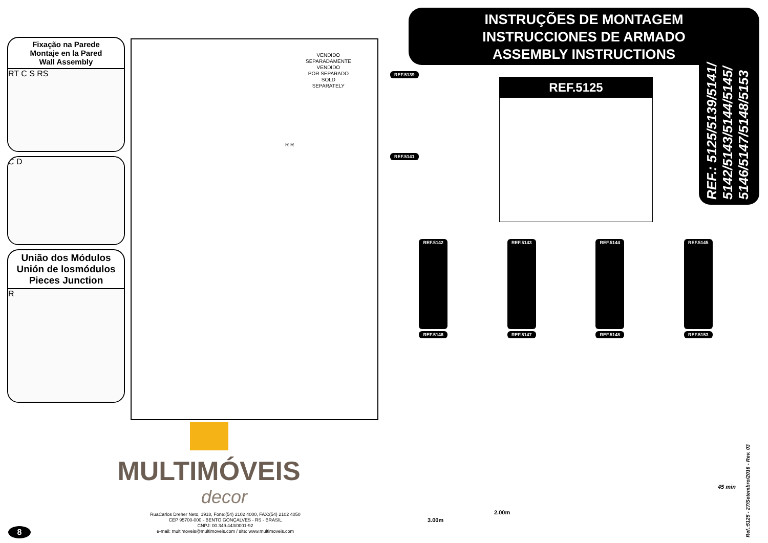Fixação na Parede
Montaje en la Pared
Wall Assembly
RT C S RS
C D
União dos Módulos
Unión de losmódulos
Pieces Junction
R
VENDIDO
SEPARADAMENTE
VENDIDO
POR SEPARADO
SOLD
SEPARATELY
R R
INSTRUÇÕES DE MONTAGEM
INSTRUCCIONES DE ARMADO
ASSEMBLY INSTRUCTIONS
REF.: 5125/5139/5141/ 5142/5143/5144/5145/ 5146/5147/5148/5153
REF.5125
REF.5139
REF.5141
REF.5142 REF.5143 REF.5144 REF.5145
REF.5146 REF.5147 REF.5148 REF.5153
3.00m
2.00m
45 min
MULTIMÓVEIS
decor
RuaCarlos Dreher Neto, 1918, Fone:(54) 2102 4000, FAX:(54) 2102 4050
CEP 95700-000 - BENTO GONÇALVES - RS - BRASIL
CNPJ: 00.349.443/0001-92
e-mail: multimoveis@multimoveis.com / site: www.multimoveis.com
8
Ref.:5125 - 27/Setembro/2016 - Rev. 03